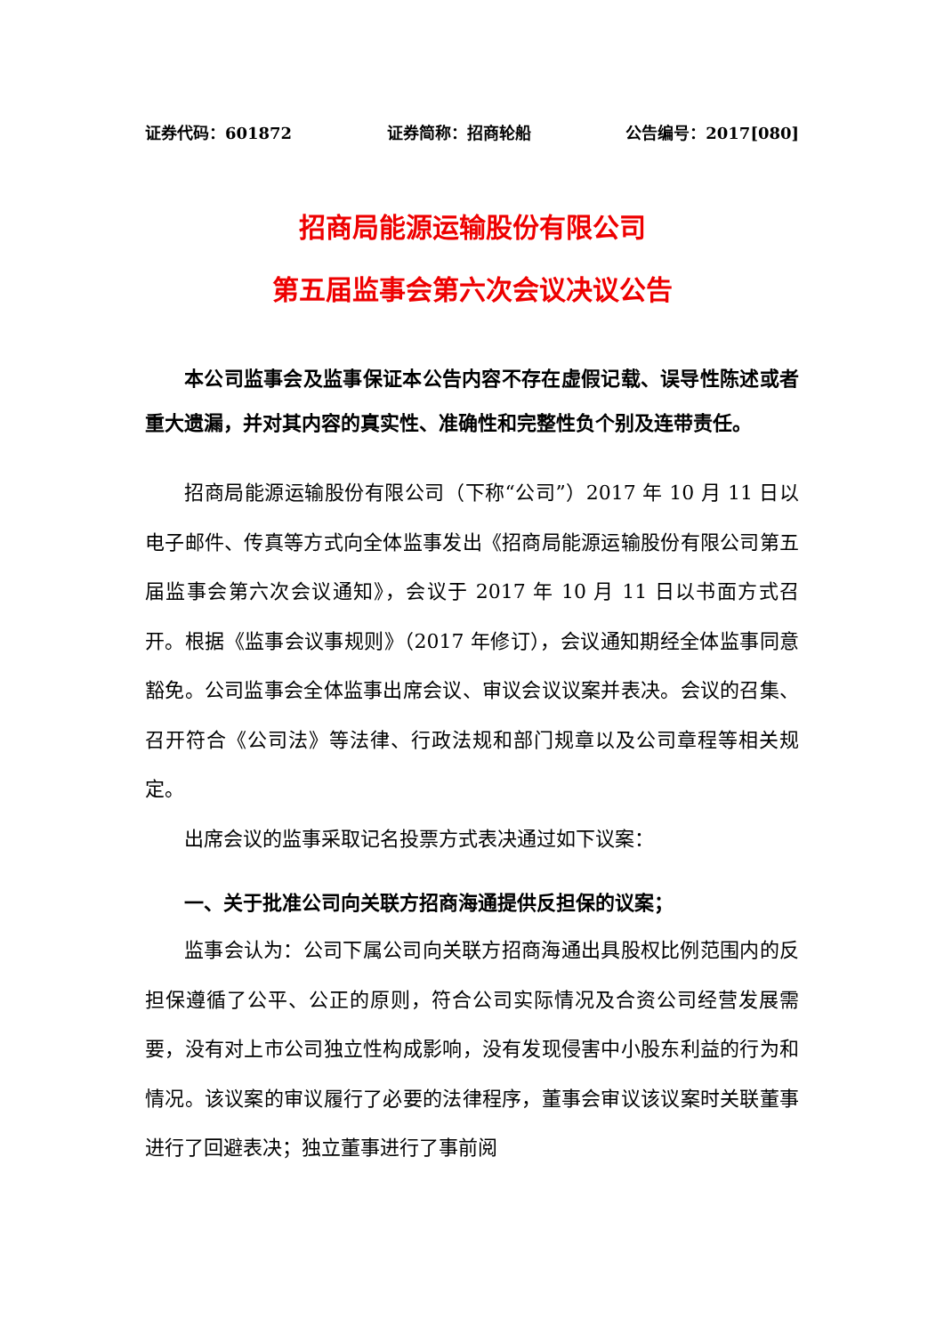证券代码：601872 证券简称：招商轮船 公告编号：2017[080]
招商局能源运输股份有限公司
第五届监事会第六次会议决议公告
本公司监事会及监事保证本公告内容不存在虚假记载、误导性陈述或者重大遗漏，并对其内容的真实性、准确性和完整性负个别及连带责任。
招商局能源运输股份有限公司（下称“公司”）2017 年 10 月 11 日以电子邮件、传真等方式向全体监事发出《招商局能源运输股份有限公司第五届监事会第六次会议通知》，会议于 2017 年 10 月 11 日以书面方式召开。根据《监事会议事规则》（2017 年修订），会议通知期经全体监事同意豁免。公司监事会全体监事出席会议、审议会议议案并表决。会议的召集、召开符合《公司法》等法律、行政法规和部门规章以及公司章程等相关规定。
出席会议的监事采取记名投票方式表决通过如下议案：
一、关于批准公司向关联方招商海通提供反担保的议案；
监事会认为：公司下属公司向关联方招商海通出具股权比例范围内的反担保遵循了公平、公正的原则，符合公司实际情况及合资公司经营发展需要，没有对上市公司独立性构成影响，没有发现侵害中小股东利益的行为和情况。该议案的审议履行了必要的法律程序，董事会审议该议案时关联董事进行了回避表决；独立董事进行了事前阅